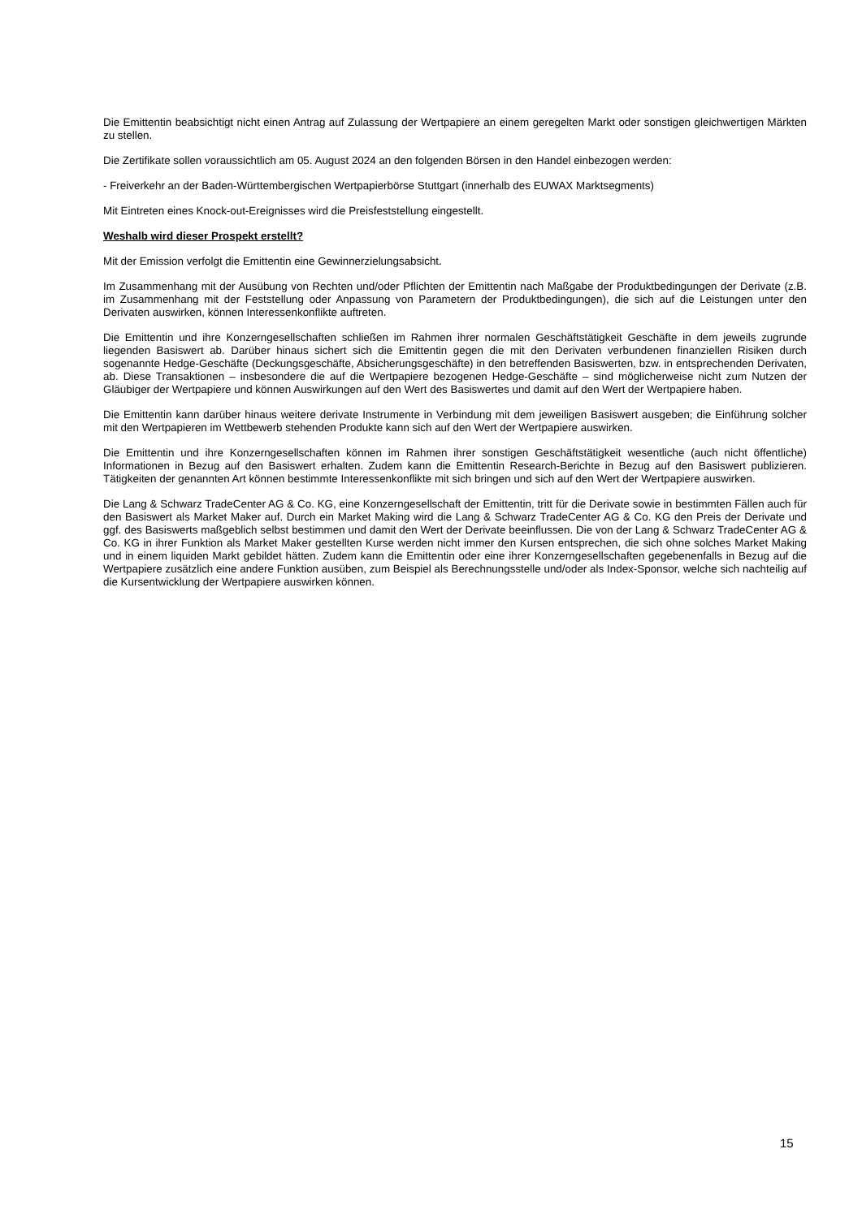Die Emittentin beabsichtigt nicht einen Antrag auf Zulassung der Wertpapiere an einem geregelten Markt oder sonstigen gleichwertigen Märkten zu stellen.
Die Zertifikate sollen voraussichtlich am 05. August 2024 an den folgenden Börsen in den Handel einbezogen werden:
- Freiverkehr an der Baden-Württembergischen Wertpapierbörse Stuttgart (innerhalb des EUWAX Marktsegments)
Mit Eintreten eines Knock-out-Ereignisses wird die Preisfeststellung eingestellt.
Weshalb wird dieser Prospekt erstellt?
Mit der Emission verfolgt die Emittentin eine Gewinnerzielungsabsicht.
Im Zusammenhang mit der Ausübung von Rechten und/oder Pflichten der Emittentin nach Maßgabe der Produktbedingungen der Derivate (z.B. im Zusammenhang mit der Feststellung oder Anpassung von Parametern der Produktbedingungen), die sich auf die Leistungen unter den Derivaten auswirken, können Interessenkonflikte auftreten.
Die Emittentin und ihre Konzerngesellschaften schließen im Rahmen ihrer normalen Geschäftstätigkeit Geschäfte in dem jeweils zugrunde liegenden Basiswert ab. Darüber hinaus sichert sich die Emittentin gegen die mit den Derivaten verbundenen finanziellen Risiken durch sogenannte Hedge-Geschäfte (Deckungsgeschäfte, Absicherungsgeschäfte) in den betreffenden Basiswerten, bzw. in entsprechenden Derivaten, ab. Diese Transaktionen – insbesondere die auf die Wertpapiere bezogenen Hedge-Geschäfte – sind möglicherweise nicht zum Nutzen der Gläubiger der Wertpapiere und können Auswirkungen auf den Wert des Basiswertes und damit auf den Wert der Wertpapiere haben.
Die Emittentin kann darüber hinaus weitere derivate Instrumente in Verbindung mit dem jeweiligen Basiswert ausgeben; die Einführung solcher mit den Wertpapieren im Wettbewerb stehenden Produkte kann sich auf den Wert der Wertpapiere auswirken.
Die Emittentin und ihre Konzerngesellschaften können im Rahmen ihrer sonstigen Geschäftstätigkeit wesentliche (auch nicht öffentliche) Informationen in Bezug auf den Basiswert erhalten. Zudem kann die Emittentin Research-Berichte in Bezug auf den Basiswert publizieren. Tätigkeiten der genannten Art können bestimmte Interessenkonflikte mit sich bringen und sich auf den Wert der Wertpapiere auswirken.
Die Lang & Schwarz TradeCenter AG & Co. KG, eine Konzerngesellschaft der Emittentin, tritt für die Derivate sowie in bestimmten Fällen auch für den Basiswert als Market Maker auf. Durch ein Market Making wird die Lang & Schwarz TradeCenter AG & Co. KG den Preis der Derivate und ggf. des Basiswerts maßgeblich selbst bestimmen und damit den Wert der Derivate beeinflussen. Die von der Lang & Schwarz TradeCenter AG & Co. KG in ihrer Funktion als Market Maker gestellten Kurse werden nicht immer den Kursen entsprechen, die sich ohne solches Market Making und in einem liquiden Markt gebildet hätten. Zudem kann die Emittentin oder eine ihrer Konzerngesellschaften gegebenenfalls in Bezug auf die Wertpapiere zusätzlich eine andere Funktion ausüben, zum Beispiel als Berechnungsstelle und/oder als Index-Sponsor, welche sich nachteilig auf die Kursentwicklung der Wertpapiere auswirken können.
15